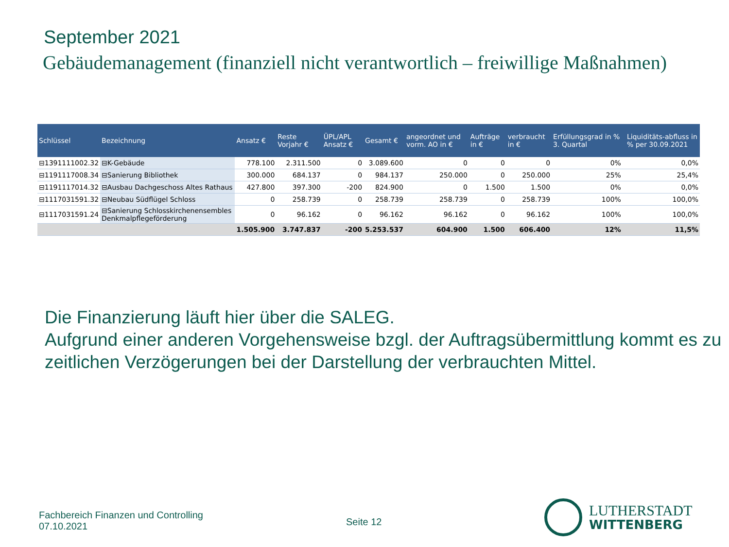September 2021
Gebäudemanagement (finanziell nicht verantwortlich – freiwillige Maßnahmen)
| Schlüssel | Bezeichnung | Ansatz € | Reste Vorjahr € | ÜPL/APL Ansatz € | Gesamt € | angeordnet und vorm. AO in € | Aufträge in € | verbraucht in € | Erfüllungsgrad in % 3. Quartal | | Liquiditäts-abfluss in % per 30.09.2021 |
| --- | --- | --- | --- | --- | --- | --- | --- | --- | --- | --- | --- |
| ⊟1391111002.32 | ⊟K-Gebäude | 778.100 | 2.311.500 | 0 | 3.089.600 | 0 | 0 | 0 | 0% | | 0,0% |
| ⊟1191117008.34 | ⊟Sanierung Bibliothek | 300.000 | 684.137 | 0 | 984.137 | 250.000 | 0 | 250.000 | 25% | | 25,4% |
| ⊟1191117014.32 | ⊟Ausbau Dachgeschoss Altes Rathaus | 427.800 | 397.300 | -200 | 824.900 | 0 | 1.500 | 1.500 | 0% | | 0,0% |
| ⊟1117031591.32 | ⊟Neubau Südflügel Schloss | 0 | 258.739 | 0 | 258.739 | 258.739 | 0 | 258.739 | 100% | | 100,0% |
| ⊟1117031591.24 | ⊟Sanierung Schlosskirchenensembles Denkmalpflegeförderung | 0 | 96.162 | 0 | 96.162 | 96.162 | 0 | 96.162 | 100% | | 100,0% |
| | | 1.505.900 | 3.747.837 | -200 | 5.253.537 | 604.900 | 1.500 | 606.400 | 12% | | 11,5% |
Die Finanzierung läuft hier über die SALEG.
Aufgrund einer anderen Vorgehensweise bzgl. der Auftragsübermittlung kommt es zu zeitlichen Verzögerungen bei der Darstellung der verbrauchten Mittel.
Fachbereich Finanzen und Controlling
07.10.2021
Seite 12
LUTHERSTADT
WITTENBERG